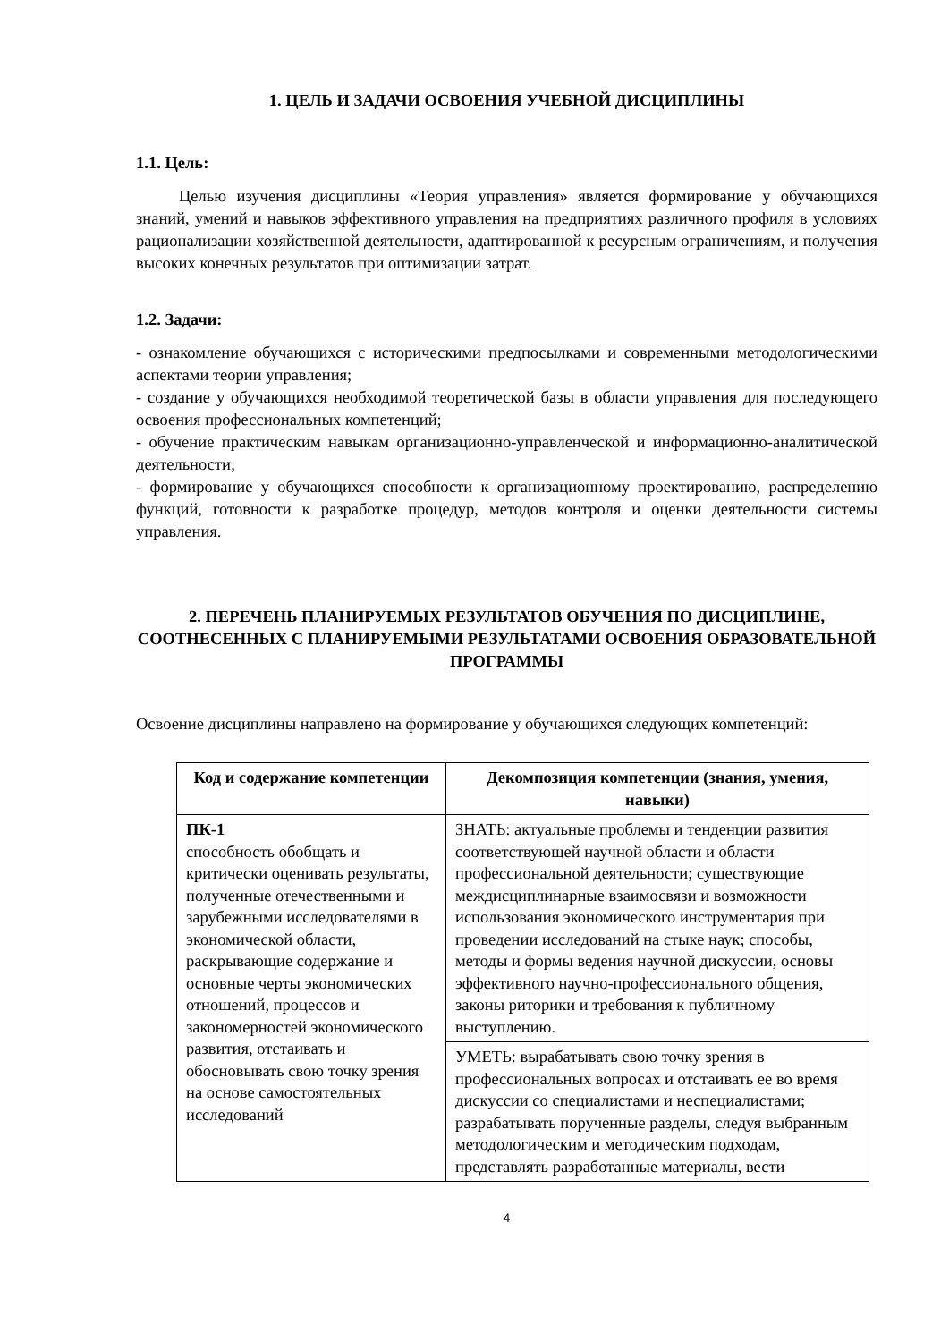1. ЦЕЛЬ И ЗАДАЧИ ОСВОЕНИЯ УЧЕБНОЙ ДИСЦИПЛИНЫ
1.1. Цель:
Целью изучения дисциплины «Теория управления» является формирование у обучающихся знаний, умений и навыков эффективного управления на предприятиях различного профиля в условиях рационализации хозяйственной деятельности, адаптированной к ресурсным ограничениям, и получения высоких конечных результатов при оптимизации затрат.
1.2. Задачи:
- ознакомление обучающихся с историческими предпосылками и современными методологическими аспектами теории управления;
- создание у обучающихся необходимой теоретической базы в области управления для последующего освоения профессиональных компетенций;
- обучение практическим навыкам организационно-управленческой и информационно-аналитической деятельности;
- формирование у обучающихся способности к организационному проектированию, распределению функций, готовности к разработке процедур, методов контроля и оценки деятельности системы управления.
2. ПЕРЕЧЕНЬ ПЛАНИРУЕМЫХ РЕЗУЛЬТАТОВ ОБУЧЕНИЯ ПО ДИСЦИПЛИНЕ, СООТНЕСЕННЫХ С ПЛАНИРУЕМЫМИ РЕЗУЛЬТАТАМИ ОСВОЕНИЯ ОБРАЗОВАТЕЛЬНОЙ ПРОГРАММЫ
Освоение дисциплины направлено на формирование у обучающихся следующих компетенций:
| Код и содержание компетенции | Декомпозиция компетенции (знания, умения, навыки) |
| --- | --- |
| ПК-1 способность обобщать и критически оценивать результаты, полученные отечественными и зарубежными исследователями в экономической области, раскрывающие содержание и основные черты экономических отношений, процессов и закономерностей экономического развития, отстаивать и обосновывать свою точку зрения на основе самостоятельных исследований | ЗНАТЬ: актуальные проблемы и тенденции развития соответствующей научной области и области профессиональной деятельности; существующие междисциплинарные взаимосвязи и возможности использования экономического инструментария при проведении исследований на стыке наук; способы, методы и формы ведения научной дискуссии, основы эффективного научно-профессионального общения, законы риторики и требования к публичному выступлению. |
| | УМЕТЬ: вырабатывать свою точку зрения в профессиональных вопросах и отстаивать ее во время дискуссии со специалистами и неспециалистами; разрабатывать порученные разделы, следуя выбранным методологическим и методическим подходам, представлять разработанные материалы, вести |
4